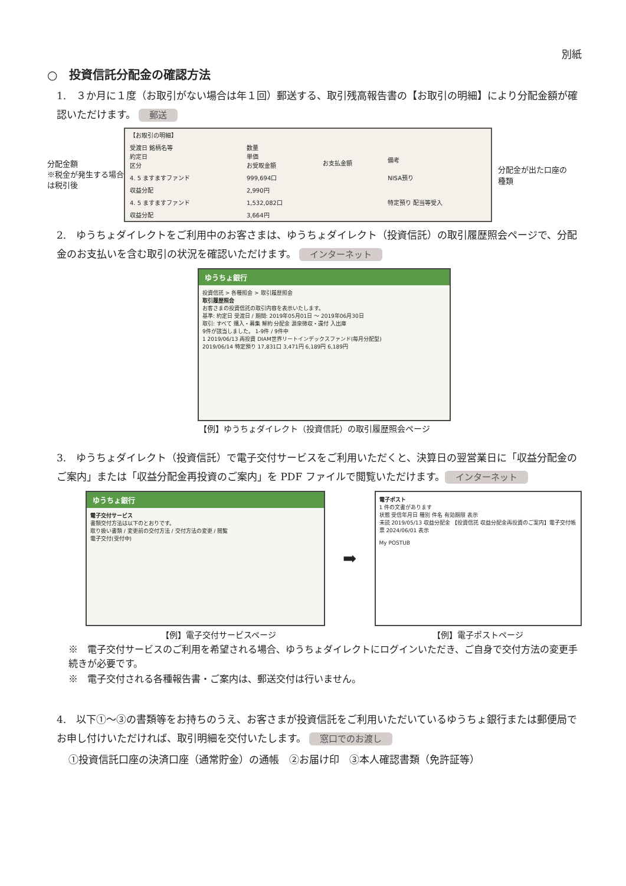別紙
○　投資信託分配金の確認方法
1.　３か月に１度（お取引がない場合は年１回）郵送する、取引残高報告書の【お取引の明細】により分配金額が確認いただけます。 郵送
分配金額
※税金が発生する場合は税引後
| 【お取引の明細】 | | | |
| 受渡日 銘柄名等 約定日 区分 | 数量 単価 お受取金額 | お支払金額 | 備考 |
| 4. 5 ますますファンド | 999,694口 | | NISA預り |
| 収益分配 | 2,990円 | | |
| 4. 5 ますますファンド | 1,532,082口 | | 特定預り 配当等受入 |
| 収益分配 | 3,664円 | | |
分配金が出た口座の種類
2.　ゆうちょダイレクトをご利用中のお客さまは、ゆうちょダイレクト（投資信託）の取引履歴照会ページで、分配金のお支払いを含む取引の状況を確認いただけます。 インターネット
ゆうちょ銀行
投資信託 > 各種照会 > 取引履歴照会
取引履歴照会
お客さまの投資信託の取引内容を表示いたします。
基準: 約定日 受渡日 / 期間: 2019年05月01日 〜 2019年06月30日
取引: すべて 購入・募集 解約 分配金 源泉徴収・還付 入出庫
9件が該当しました。 1-9件 / 9件中
1 2019/06/13 再投資 DIAM世界リートインデックスファンド(毎月分配型)
2019/06/14 特定預り 17,831口 3,471円 6,189円 6,189円
【例】ゆうちょダイレクト（投資信託）の取引履歴照会ページ
3.　ゆうちょダイレクト（投資信託）で電子交付サービスをご利用いただくと、決算日の翌営業日に「収益分配金のご案内」または「収益分配金再投資のご案内」を PDF ファイルで閲覧いただけます。 インターネット
ゆうちょ銀行
電子交付サービス
書類交付方法は以下のとおりです。
取り扱い書類 / 変更前の交付方法 / 交付方法の変更 / 閲覧
電子交付(受付中)
➡
電子ポスト
1 件の文書があります
状態 受信年月日 種別 件名 有効期限 表示
未読 2019/05/13 収益分配金 【投資信託 収益分配金再投資のご案内】電子交付帳票 2024/06/01 表示
My POSTUB
【例】電子交付サービスページ 【例】電子ポストページ
※　電子交付サービスのご利用を希望される場合、ゆうちょダイレクトにログインいただき、ご自身で交付方法の変更手続きが必要です。
※　電子交付される各種報告書・ご案内は、郵送交付は行いません。
4.　以下①～③の書類等をお持ちのうえ、お客さまが投資信託をご利用いただいているゆうちょ銀行または郵便局でお申し付けいただければ、取引明細を交付いたします。 窓口でのお渡し
①投資信託口座の決済口座（通常貯金）の通帳　②お届け印　③本人確認書類（免許証等）